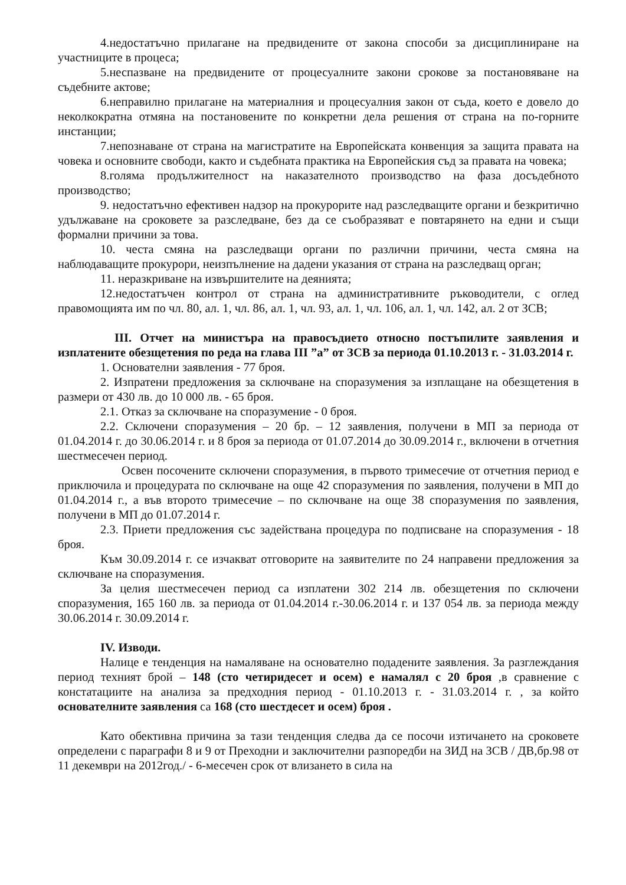4.недостатъчно прилагане на предвидените от закона способи за дисциплиниране на участниците в процеса;
5.неспазване на предвидените от процесуалните закони срокове за постановяване на съдебните актове;
6.неправилно прилагане на материалния и процесуалния закон от съда, което е довело до неколкократна отмяна на постановените по конкретни дела решения от страна на по-горните инстанции;
7.непознаване от страна на магистратите на Европейската конвенция за защита правата на човека и основните свободи, както и съдебната практика на Европейския съд за правата на човека;
8.голяма продължителност на наказателното производство на фаза досъдебното производство;
9. недостатъчно ефективен надзор на прокурорите над разследващите органи и безкритично удължаване на сроковете за разследване, без да се съобразяват е повтарянето на едни и същи формални причини за това.
10. честа смяна на разследващи органи по различни причини, честа смяна на наблюдаващите прокурори, неизпълнение на дадени указания от страна на разследващ орган;
11. неразкриване на извършителите на деянията;
12.недостатъчен контрол от страна на административните ръководители, с оглед правомощията им по чл. 80, ал. 1, чл. 86, ал. 1, чл. 93, ал. 1, чл. 106, ал. 1, чл. 142, ал. 2 от ЗСВ;
III. Отчет на министъра на правосъдието относно постъпилите заявления и изплатените обезщетения по реда на глава III ”а” от ЗСВ за периода 01.10.2013 г. - 31.03.2014 г.
1. Основателни заявления - 77 броя.
2. Изпратени предложения за сключване на споразумения за изплащане на обезщетения в размери от 430 лв. до 10 000 лв. - 65 броя.
2.1. Отказ за сключване на споразумение - 0 броя.
2.2. Сключени споразумения – 20 бр. – 12 заявления, получени в МП за периода от 01.04.2014 г. до 30.06.2014 г. и 8 броя за периода от 01.07.2014 до 30.09.2014 г., включени в отчетния шестмесечен период.
Освен посочените сключени споразумения, в първото тримесечие от отчетния период е приключила и процедурата по сключване на още 42 споразумения по заявления, получени в МП до 01.04.2014 г., а във второто тримесечие – по сключване на още 38 споразумения по заявления, получени в МП до 01.07.2014 г.
2.3. Приети предложения със задействана процедура по подписване на споразумения - 18 броя.
Към 30.09.2014 г. се изчакват отговорите на заявителите по 24 направени предложения за сключване на споразумения.
За целия шестмесечен период са изплатени 302 214 лв. обезщетения по сключени споразумения, 165 160 лв. за периода от 01.04.2014 г.-30.06.2014 г. и 137 054 лв. за периода между 30.06.2014 г. 30.09.2014 г.
IV. Изводи.
Налице е тенденция на намаляване на основателно подадените заявления. За разглеждания период техният брой – 148 (сто четиридесет и осем) е намалял с 20 броя ,в сравнение с констатациите на анализа за предходния период - 01.10.2013 г. - 31.03.2014 г. , за който основателните заявления са 168 (сто шестдесет и осем) броя .
Като обективна причина за тази тенденция следва да се посочи изтичането на сроковете определени с параграфи 8 и 9 от Преходни и заключителни разпоредби на ЗИД на ЗСВ / ДВ,бр.98 от 11 декември на 2012год./ - 6-месечен срок от влизането в сила на